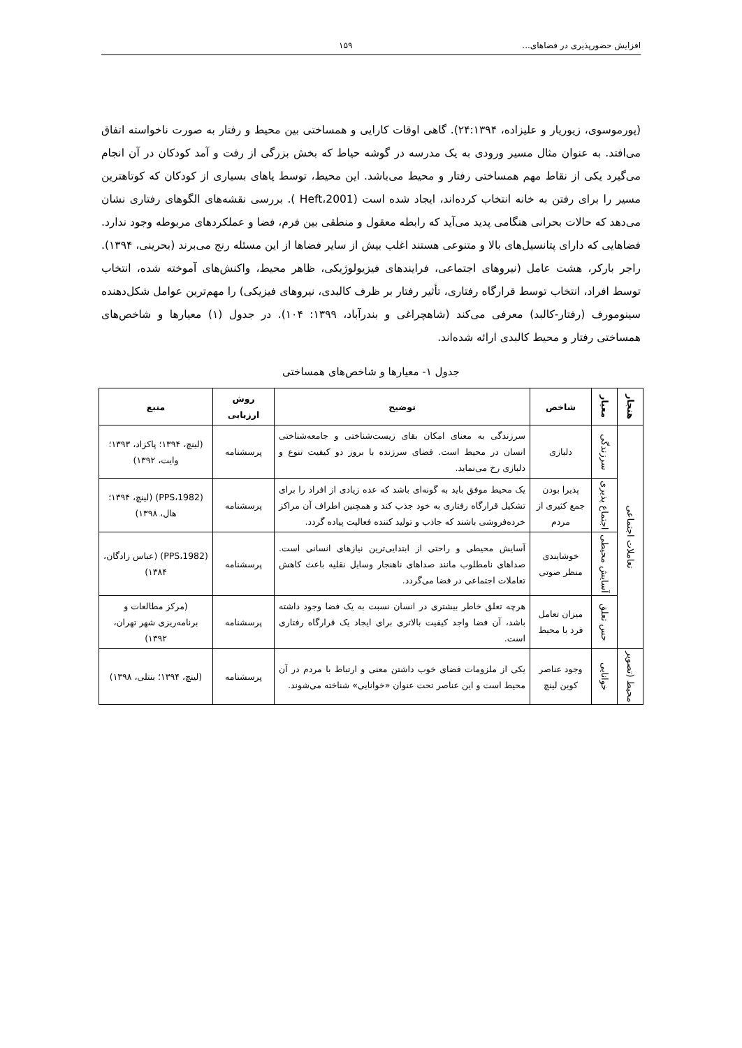افزایش حضورپذیری در فضاهای... ۱۵۹
(پورموسوی، زیوریار و علیزاده، ۲۴:۱۳۹۴). گاهی اوقات کارایی و همساختی بین محیط و رفتار به صورت ناخواسته اتفاق می‌افتد. به عنوان مثال مسیر ورودی به یک مدرسه در گوشه حیاط که بخش بزرگی از رفت و آمد کودکان در آن انجام می‌گیرد یکی از نقاط مهم همساختی رفتار و محیط می‌باشد. این محیط، توسط پاهای بسیاری از کودکان که کوتاهترین مسیر را برای رفتن به خانه انتخاب کرده‌اند، ایجاد شده است (Heft،2001 ). بررسی نقشه‌های الگوهای رفتاری نشان می‌دهد که حالات بحرانی هنگامی پدید می‌آید که رابطه معقول و منطقی بین فرم، فضا و عملکردهای مربوطه وجود ندارد. فضاهایی که دارای پتانسیل‌های بالا و متنوعی هستند اغلب بیش از سایر فضاها از این مسئله رنج می‌برند (بحرینی، ۱۳۹۴). راجر بارکر، هشت عامل (نیروهای اجتماعی، فرایندهای فیزیولوژیکی، ظاهر محیط، واکنش‌های آموخته شده، انتخاب توسط افراد، انتخاب توسط قرارگاه رفتاری، تأثیر رفتار بر ظرف کالبدی، نیروهای فیزیکی) را مهم‌ترین عوامل شکل‌دهنده سینومورف (رفتار-کالبد) معرفی می‌کند (شاهچراغی و بندرآباد، ۱۳۹۹: ۱۰۴). در جدول (۱) معیارها و شاخص‌های همساختی رفتار و محیط کالبدی ارائه شده‌اند.
جدول ۱- معیارها و شاخص‌های همساختی
| هنجار | معیار | شاخص | توضیح | روش ارزیابی | منبع |
| --- | --- | --- | --- | --- | --- |
| تعاملات اجتماعی | سرزندگی | دلبازی | سرزندگی به معنای امکان بقای زیست‌شناختی و جامعه‌شناختی انسان در محیط است. فضای سرزنده با بروز دو کیفیت تنوع و دلبازی رخ می‌نماید. | پرسشنامه | (لینچ، ۱۳۹۴؛ پاکزاد، ۱۳۹۳؛ وایت، ۱۳۹۲) |
| | اجتماع پذیری | پذیرا بودن جمع کثیری از مردم | یک محیط موفق باید به گونه‌ای باشد که عده زیادی از افراد را برای تشکیل قرارگاه رفتاری به خود جذب کند و همچنین اطراف آن مراکز خرده‌فروشی باشند که جاذب و تولید کننده فعالیت پیاده گردد. | پرسشنامه | (PPS،1982) (لینچ، ۱۳۹۴؛هال، ۱۳۹۸) |
| | آسایش محیطی | خوشایندی منظر صوتی | آسایش محیطی و راحتی از ابتدایی‌ترین نیازهای انسانی است. صداهای نامطلوب مانند صداهای ناهنجار وسایل نقلیه باعث کاهش تعاملات اجتماعی در فضا می‌گردد. | پرسشنامه | (PPS،1982) (عباس زادگان، ۱۳۸۴) |
| | حس تعلق | میزان تعامل فرد با محیط | هرچه تعلق خاطر بیشتری در انسان نسبت به یک فضا وجود داشته باشد، آن فضا واجد کیفیت بالاتری برای ایجاد یک قرارگاه رفتاری است. | پرسشنامه | (مرکز مطالعات و برنامه‌ریزی شهر تهران، ۱۳۹۲) |
| محیط (تصویر | خوانایی | وجود عناصر کوین لینچ | یکی از ملزومات فضای خوب داشتن معنی و ارتباط با مردم در آن محیط است و این عناصر تحت عنوان «خوانایی» شناخته می‌شوند. | پرسشنامه | (لینچ، ۱۳۹۴؛ بنتلی، ۱۳۹۸) |